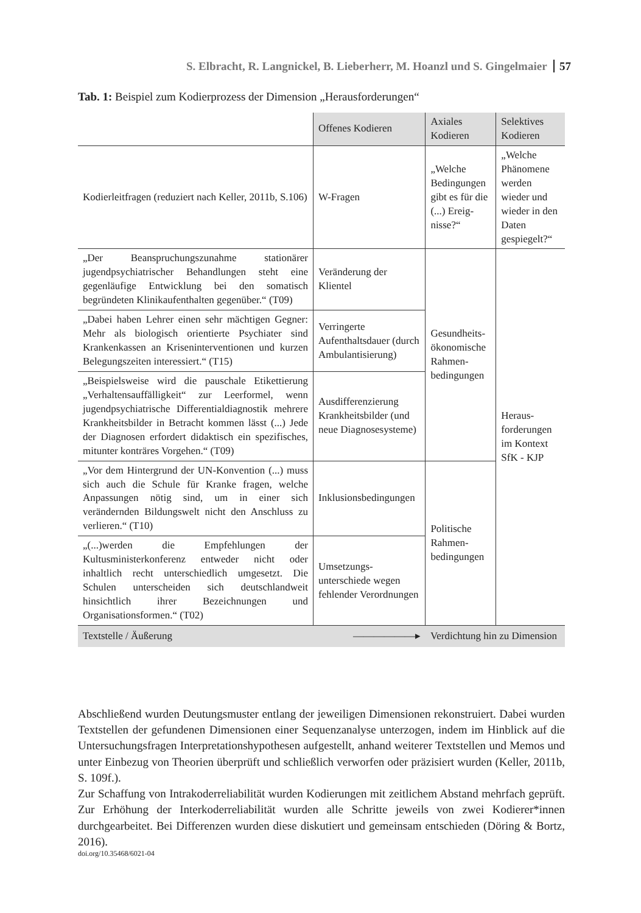S. Elbracht, R. Langnickel, B. Lieberherr, M. Hoanzl und S. Gingelmaier 57
Tab. 1: Beispiel zum Kodierprozess der Dimension „Herausforderungen“
| | Offenes Kodieren | Axiales Kodieren | Selektives Kodieren |
| Kodierleitfragen (reduziert nach Keller, 2011b, S.106) | W-Fragen | „Welche Bedingungen gibt es für die (...) Ereig­nisse?“ | „Welche Phänomene werden wieder und wieder in den Daten gespiegelt?“ |
| „Der Beanspruchungszunahme stationärer jugendpsychiatrischer Behandlungen steht eine gegenläufige Entwicklung bei den somatisch begründeten Klinikaufenthalten gegenüber.“ (T09) | Veränderung der Klientel | Gesundheits-ökonomische Rahmen-bedingungen | Heraus-forderungen im Kontext SfK - KJP |
| „Dabei haben Lehrer einen sehr mächtigen Gegner: Mehr als biologisch orientierte Psychiater sind Krankenkassen an Kriseninterventionen und kurzen Belegungszeiten interessiert.“ (T15) | Verringerte Aufenthaltsdauer (durch Ambulantisierung) | | |
| „Beispielsweise wird die pauschale Etikettierung „Verhaltensauffälligkeit“ zur Leerformel, wenn jugendpsychiatrische Differentialdiagnostik mehrere Krankheitsbilder in Betracht kommen lässt (...) Jede der Diagnosen erfordert didaktisch ein spezifisches, mitunter konträres Vorgehen.“ (T09) | Ausdifferenzierung Krankheitsbilder (und neue Diagnosesysteme) | | |
| „Vor dem Hintergrund der UN-Konvention (...) muss sich auch die Schule für Kranke fragen, welche Anpassungen nötig sind, um in einer sich verändernden Bildungswelt nicht den Anschluss zu verlieren.“ (T10) | Inklusionsbedingungen | Politische Rahmen-bedingungen | |
| „(...)werden die Empfehlungen der Kultusministerkonferenz entweder nicht oder inhaltlich recht unterschiedlich umgesetzt. Die Schulen unterscheiden sich deutschlandweit hinsichtlich ihrer Bezeichnungen und Organisationsformen.“ (T02) | Umsetzungs-unterschiede wegen fehlender Verordnungen | | |
| Textstelle / Äußerung | ——————▸ | Verdichtung hin zu Dimension | |
Abschließend wurden Deutungsmuster entlang der jeweiligen Dimensionen rekonstruiert. Dabei wurden Textstellen der gefundenen Dimensionen einer Sequenzanalyse unterzogen, indem im Hinblick auf die Untersuchungsfragen Interpretationshypothesen aufgestellt, anhand weiterer Textstellen und Memos und unter Einbezug von Theorien überprüft und schließlich verworfen oder präzisiert wurden (Keller, 2011b, S. 109f.).
Zur Schaffung von Intrakoderreliabilität wurden Kodierungen mit zeitlichem Abstand mehrfach geprüft. Zur Erhöhung der Interkoderreliabilität wurden alle Schritte jeweils von zwei Kodierer*innen durchgearbeitet. Bei Differenzen wurden diese diskutiert und gemeinsam entschieden (Döring & Bortz, 2016).
doi.org/10.35468/6021-04